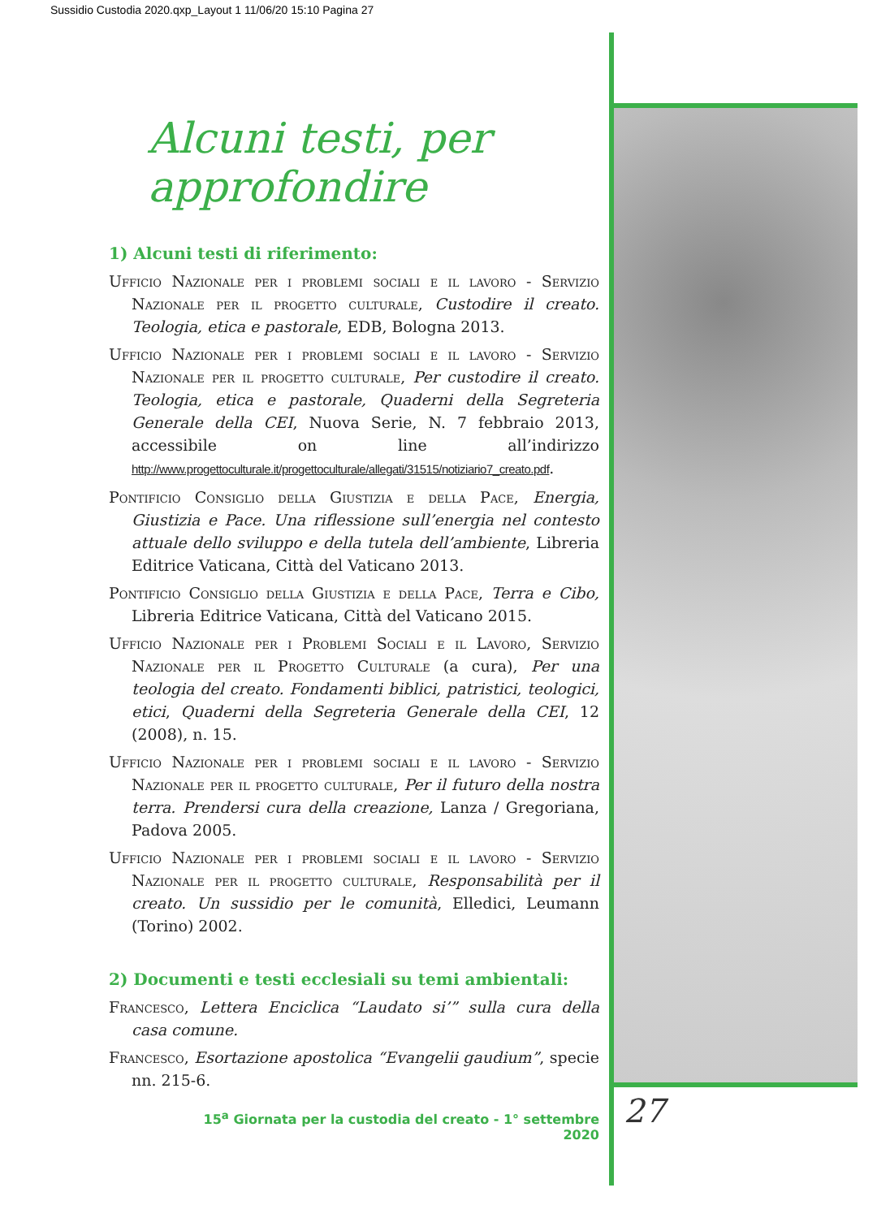Sussidio Custodia 2020.qxp_Layout 1 11/06/20 15:10 Pagina 27
Alcuni testi, per approfondire
1) Alcuni testi di riferimento:
Ufficio Nazionale per i problemi sociali e il lavoro - Servizio Nazionale per il progetto culturale, Custodire il creato. Teologia, etica e pastorale, EDB, Bologna 2013.
Ufficio Nazionale per i problemi sociali e il lavoro - Servizio Nazionale per il progetto culturale, Per custodire il creato. Teologia, etica e pastorale, Quaderni della Segreteria Generale della CEI, Nuova Serie, N. 7 febbraio 2013, accessibile on line all’indirizzo http://www.progettoculturale.it/progettoculturale/allegati/31515/notiziario7_creato.pdf.
Pontificio Consiglio della Giustizia e della Pace, Energia, Giustizia e Pace. Una riflessione sull’energia nel contesto attuale dello sviluppo e della tutela dell’ambiente, Libreria Editrice Vaticana, Città del Vaticano 2013.
Pontificio Consiglio della Giustizia e della Pace, Terra e Cibo, Libreria Editrice Vaticana, Città del Vaticano 2015.
Ufficio Nazionale per i Problemi Sociali e il Lavoro, Servizio Nazionale per il Progetto Culturale (a cura), Per una teologia del creato. Fondamenti biblici, patristici, teologici, etici, Quaderni della Segreteria Generale della CEI, 12 (2008), n. 15.
Ufficio Nazionale per i problemi sociali e il lavoro - Servizio Nazionale per il progetto culturale, Per il futuro della nostra terra. Prendersi cura della creazione, Lanza / Gregoriana, Padova 2005.
Ufficio Nazionale per i problemi sociali e il lavoro - Servizio Nazionale per il progetto culturale, Responsabilità per il creato. Un sussidio per le comunità, Elledici, Leumann (Torino) 2002.
2) Documenti e testi ecclesiali su temi ambientali:
Francesco, Lettera Enciclica “Laudato si’” sulla cura della casa comune.
Francesco, Esortazione apostolica “Evangelii gaudium”, specie nn. 215-6.
15<sup>a</sup> Giornata per la custodia del creato - 1° settembre 2020
27